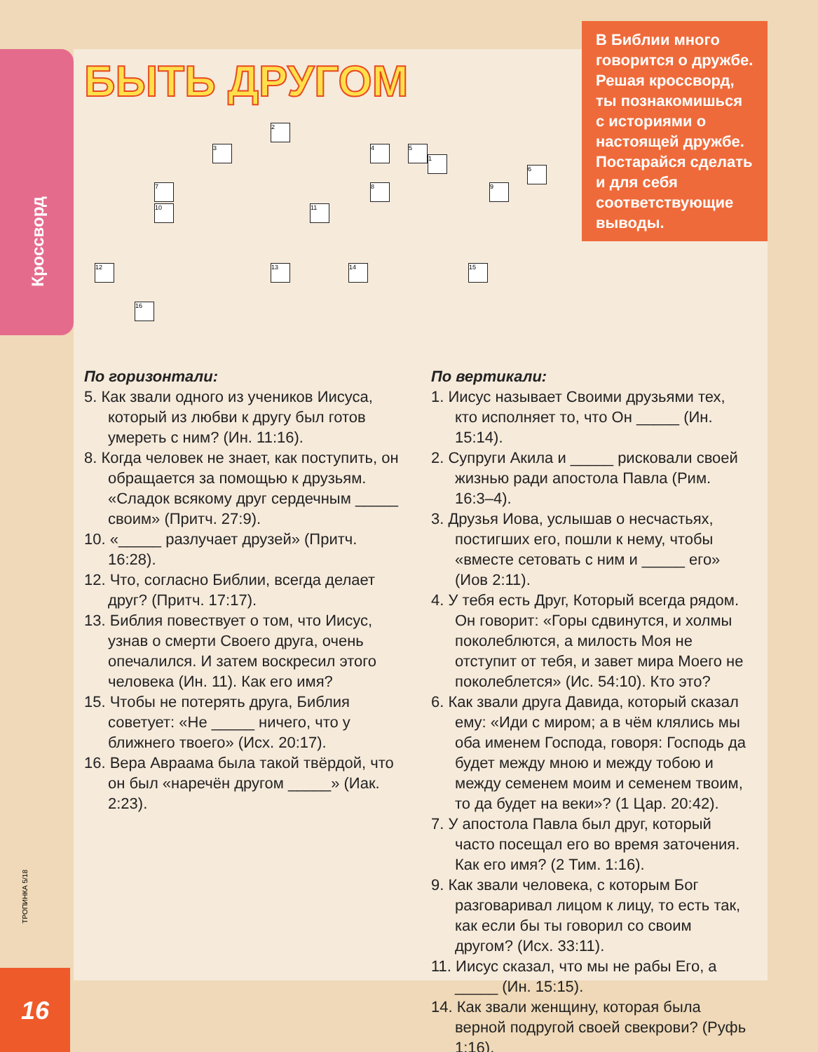Кроссворд
БЫТЬ ДРУГОМ
1
2
3 4 5
6
7 8 9
10 11
12 13 14 15
16
В Библии много говорится о дружбе. Решая кроссворд, ты познакомишься с историями о настоящей дружбе. Постарайся сделать и для себя соответствующие выводы.
По горизонтали:
5. Как звали одного из учеников Иисуса, который из любви к другу был готов умереть с ним? (Ин. 11:16).
8. Когда человек не знает, как поступить, он обращается за помощью к друзьям. «Сладок всякому друг сердечным _____ своим» (Притч. 27:9).
10. «_____ разлучает друзей» (Притч. 16:28).
12. Что, согласно Библии, всегда делает друг? (Притч. 17:17).
13. Библия повествует о том, что Иисус, узнав о смерти Своего друга, очень опечалился. И затем воскресил этого человека (Ин. 11). Как его имя?
15. Чтобы не потерять друга, Библия советует: «Не _____ ничего, что у ближнего твоего» (Исх. 20:17).
16. Вера Авраама была такой твёрдой, что он был «наречён другом _____» (Иак. 2:23).
По вертикали:
1. Иисус называет Своими друзьями тех, кто исполняет то, что Он _____ (Ин. 15:14).
2. Супруги Акила и _____ рисковали своей жизнью ради апостола Павла (Рим. 16:3–4).
3. Друзья Иова, услышав о несчастьях, постигших его, пошли к нему, чтобы «вместе сетовать с ним и _____ его» (Иов 2:11).
4. У тебя есть Друг, Который всегда рядом. Он говорит: «Горы сдвинутся, и холмы поколеблются, а милость Моя не отступит от тебя, и завет мира Моего не поколеблется» (Ис. 54:10). Кто это?
6. Как звали друга Давида, который сказал ему: «Иди с миром; а в чём клялись мы оба именем Господа, говоря: Господь да будет между мною и между тобою и между семенем моим и семенем твоим, то да будет на веки»? (1 Цар. 20:42).
7. У апостола Павла был друг, который часто посещал его во время заточения. Как его имя? (2 Тим. 1:16).
9. Как звали человека, с которым Бог разговаривал лицом к лицу, то есть так, как если бы ты говорил со своим другом? (Исх. 33:11).
11. Иисус сказал, что мы не рабы Его, а _____ (Ин. 15:15).
14. Как звали женщину, которая была верной подругой своей свекрови? (Руфь 1:16).
ТРОПИНКА 5/18
16